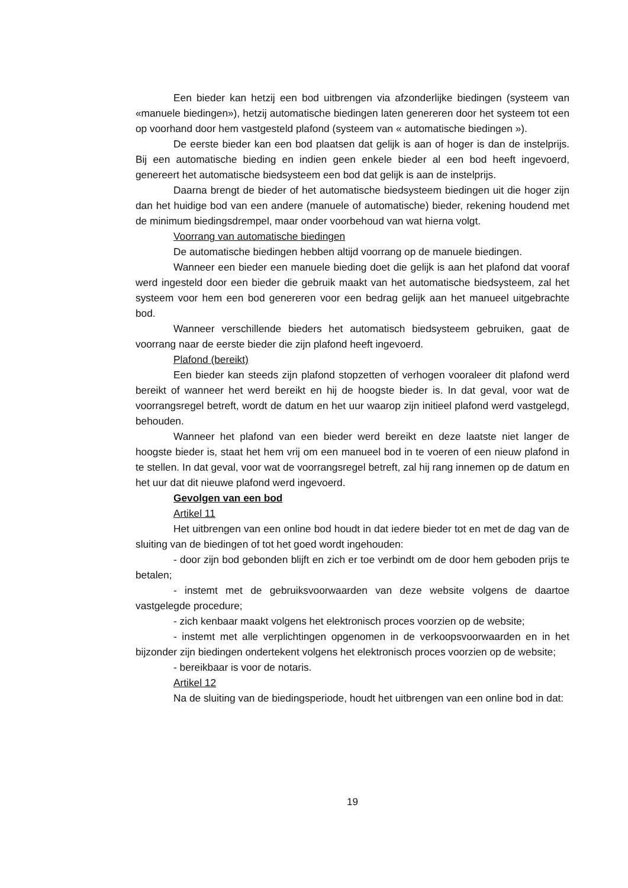Een bieder kan hetzij een bod uitbrengen via afzonderlijke biedingen (systeem van «manuele biedingen»), hetzij automatische biedingen laten genereren door het systeem tot een op voorhand door hem vastgesteld plafond (systeem van « automatische biedingen »).
De eerste bieder kan een bod plaatsen dat gelijk is aan of hoger is dan de instelprijs. Bij een automatische bieding en indien geen enkele bieder al een bod heeft ingevoerd, genereert het automatische biedsysteem een bod dat gelijk is aan de instelprijs.
Daarna brengt de bieder of het automatische biedsysteem biedingen uit die hoger zijn dan het huidige bod van een andere (manuele of automatische) bieder, rekening houdend met de minimum biedingsdrempel, maar onder voorbehoud van wat hierna volgt.
Voorrang van automatische biedingen
De automatische biedingen hebben altijd voorrang op de manuele biedingen.
Wanneer een bieder een manuele bieding doet die gelijk is aan het plafond dat vooraf werd ingesteld door een bieder die gebruik maakt van het automatische biedsysteem, zal het systeem voor hem een bod genereren voor een bedrag gelijk aan het manueel uitgebrachte bod.
Wanneer verschillende bieders het automatisch biedsysteem gebruiken, gaat de voorrang naar de eerste bieder die zijn plafond heeft ingevoerd.
Plafond (bereikt)
Een bieder kan steeds zijn plafond stopzetten of verhogen vooraleer dit plafond werd bereikt of wanneer het werd bereikt en hij de hoogste bieder is. In dat geval, voor wat de voorrangsregel betreft, wordt de datum en het uur waarop zijn initieel plafond werd vastgelegd, behouden.
Wanneer het plafond van een bieder werd bereikt en deze laatste niet langer de hoogste bieder is, staat het hem vrij om een manueel bod in te voeren of een nieuw plafond in te stellen. In dat geval, voor wat de voorrangsregel betreft, zal hij rang innemen op de datum en het uur dat dit nieuwe plafond werd ingevoerd.
Gevolgen van een bod
Artikel 11
Het uitbrengen van een online bod houdt in dat iedere bieder tot en met de dag van de sluiting van de biedingen of tot het goed wordt ingehouden:
- door zijn bod gebonden blijft en zich er toe verbindt om de door hem geboden prijs te betalen;
- instemt met de gebruiksvoorwaarden van deze website volgens de daartoe vastgelegde procedure;
- zich kenbaar maakt volgens het elektronisch proces voorzien op de website;
- instemt met alle verplichtingen opgenomen in de verkoopsvoorwaarden en in het bijzonder zijn biedingen ondertekent volgens het elektronisch proces voorzien op de website;
- bereikbaar is voor de notaris.
Artikel 12
Na de sluiting van de biedingsperiode, houdt het uitbrengen van een online bod in dat:
19